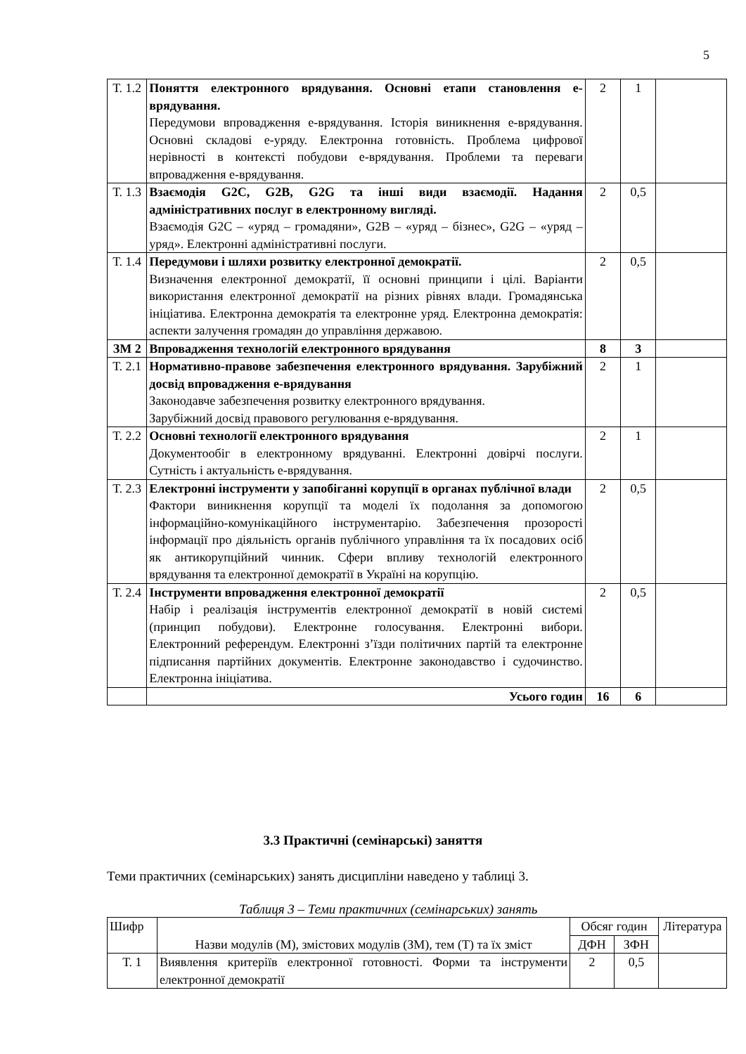5
| Т. 1.2 | Поняття електронного врядування. Основні етапи становлення е-врядування. Передумови впровадження е-врядування. Історія виникнення е-врядування. Основні складові е-уряду. Електронна готовність. Проблема цифрової нерівності в контексті побудови е-врядування. Проблеми та переваги впровадження е-врядування. | 2 | 1 | |
| Т. 1.3 | Взаємодія G2C, G2B, G2G та інші види взаємодії. Надання адміністративних послуг в електронному вигляді. Взаємодія G2C – «уряд – громадяни», G2B – «уряд – бізнес», G2G – «уряд – уряд». Електронні адміністративні послуги. | 2 | 0,5 | |
| Т. 1.4 | Передумови і шляхи розвитку електронної демократії. Визначення електронної демократії, її основні принципи і цілі. Варіанти використання електронної демократії на різних рівнях влади. Громадянська ініціатива. Електронна демократія та електронне уряд. Електронна демократія: аспекти залучення громадян до управління державою. | 2 | 0,5 | |
| ЗМ 2 | Впровадження технологій електронного врядування | 8 | 3 | |
| Т. 2.1 | Нормативно-правове забезпечення електронного врядування. Зарубіжний досвід впровадження е-врядування Законодавче забезпечення розвитку електронного врядування. Зарубіжний досвід правового регулювання е-врядування. | 2 | 1 | |
| Т. 2.2 | Основні технології електронного врядування Документообіг в електронному врядуванні. Електронні довірчі послуги. Сутність і актуальність е-врядування. | 2 | 1 | |
| Т. 2.3 | Електронні інструменти у запобіганні корупції в органах публічної влади Фактори виникнення корупції та моделі їх подолання за допомогою інформаційно-комунікаційного інструментарію. Забезпечення прозорості інформації про діяльність органів публічного управління та їх посадових осіб як антикорупційний чинник. Сфери впливу технологій електронного врядування та електронної демократії в Україні на корупцію. | 2 | 0,5 | |
| Т. 2.4 | Інструменти впровадження електронної демократії Набір і реалізація інструментів електронної демократії в новій системі (принцип побудови). Електронне голосування. Електронні вибори. Електронний референдум. Електронні з’їзди політичних партій та електронне підписання партійних документів. Електронне законодавство і судочинство. Електронна ініціатива. | 2 | 0,5 | |
| | Усього годин | 16 | 6 | |
3.3 Практичні (семінарські) заняття
Теми практичних (семінарських) занять дисципліни наведено у таблиці 3.
Таблиця 3 – Теми практичних (семінарських) занять
| Шифр | Назви модулів (М), змістових модулів (ЗМ), тем (Т) та їх зміст | Обсяг годин | | Література |
| --- | --- | --- | --- | --- |
| | | ДФН | ЗФН | |
| Т. 1 | Виявлення критеріїв електронної готовності. Форми та інструменти електронної демократії | 2 | 0,5 | |